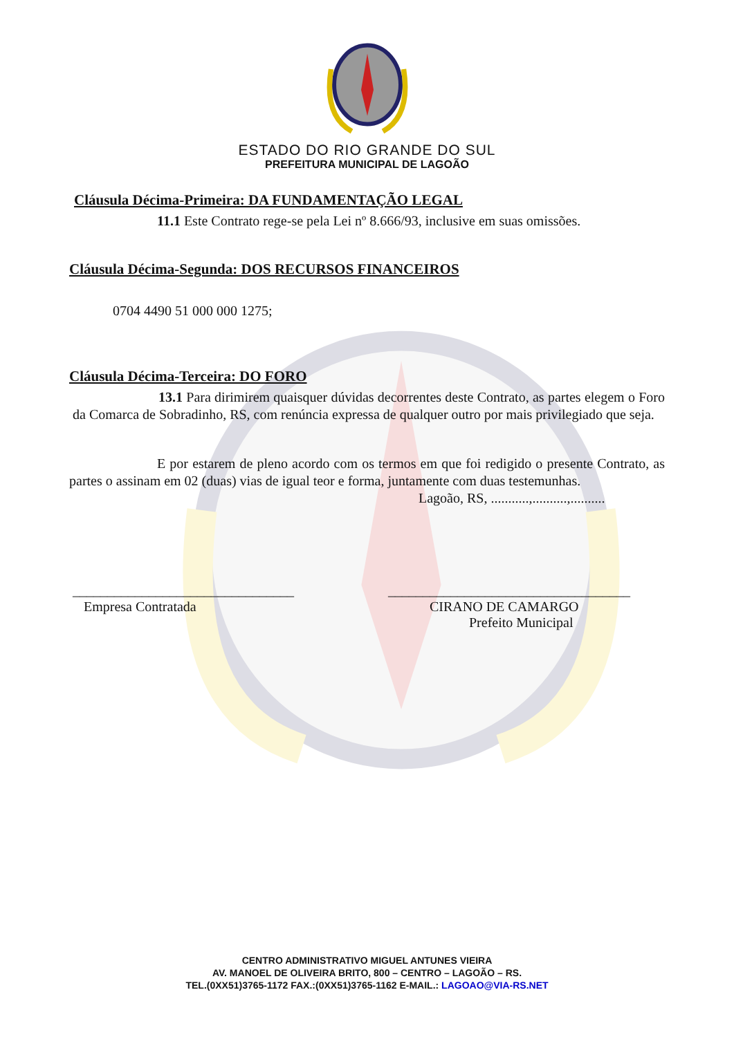ESTADO DO RIO GRANDE DO SUL
PREFEITURA MUNICIPAL DE LAGOÃO
Cláusula Décima-Primeira: DA FUNDAMENTAÇÃO LEGAL
11.1 Este Contrato rege-se pela Lei nº 8.666/93, inclusive em suas omissões.
Cláusula Décima-Segunda: DOS RECURSOS FINANCEIROS
0704 4490 51 000 000 1275;
Cláusula Décima-Terceira: DO FORO
13.1 Para dirimirem quaisquer dúvidas decorrentes deste Contrato, as partes elegem o Foro da Comarca de Sobradinho, RS, com renúncia expressa de qualquer outro por mais privilegiado que seja.
E por estarem de pleno acordo com os termos em que foi redigido o presente Contrato, as partes o assinam em 02 (duas) vias de igual teor e forma, juntamente com duas testemunhas.
Lagoão, RS, ...........,..........,..........
________________________________
Empresa Contratada
___________________________________
CIRANO DE CAMARGO
Prefeito Municipal
CENTRO ADMINISTRATIVO MIGUEL ANTUNES VIEIRA
AV. MANOEL DE OLIVEIRA BRITO, 800 – CENTRO – LAGOÃO – RS.
TEL.(0XX51)3765-1172 FAX.:(0XX51)3765-1162 E-MAIL.: LAGOAO@VIA-RS.NET